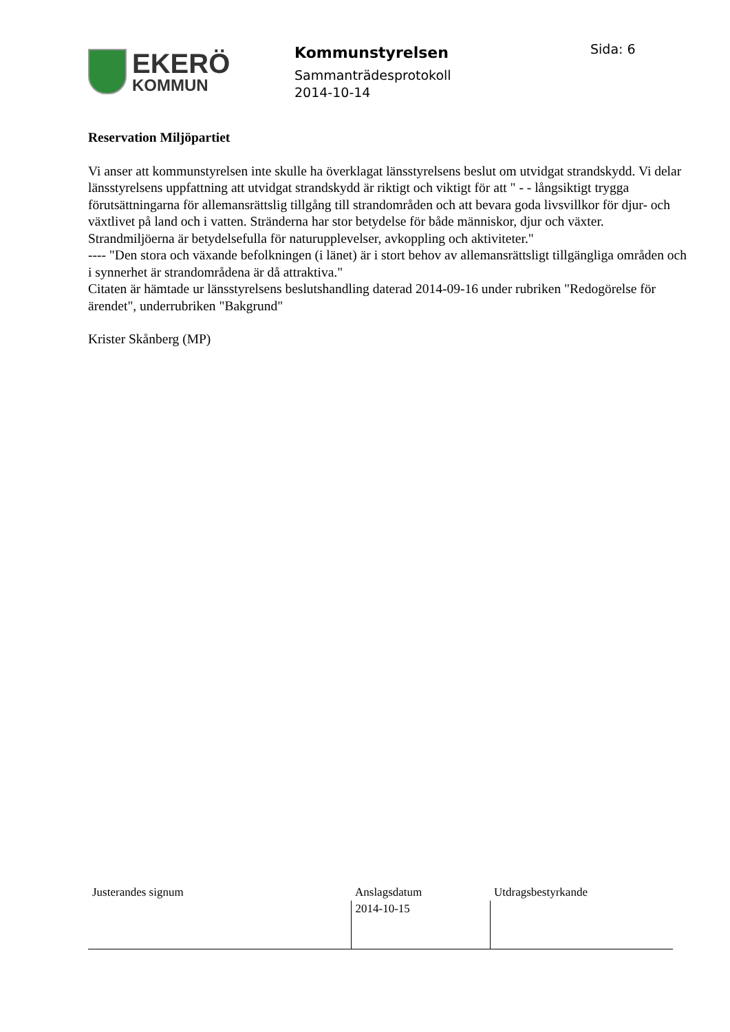EKERÖ
KOMMUN
Kommunstyrelsen
Sammanträdesprotokoll
2014-10-14
Sida: 6
Reservation Miljöpartiet
Vi anser att kommunstyrelsen inte skulle ha överklagat länsstyrelsens beslut om utvidgat strandskydd. Vi delar länsstyrelsens uppfattning att utvidgat strandskydd är riktigt och viktigt för att " - - långsiktigt trygga förutsättningarna för allemansrättslig tillgång till strandområden och att bevara goda livsvillkor för djur- och växtlivet på land och i vatten. Stränderna har stor betydelse för både människor, djur och växter.
Strandmiljöerna är betydelsefulla för naturupplevelser, avkoppling och aktiviteter."
---- "Den stora och växande befolkningen (i länet) är i stort behov av allemansrättsligt tillgängliga områden och i synnerhet är strandområdena är då attraktiva."
Citaten är hämtade ur länsstyrelsens beslutshandling daterad 2014-09-16 under rubriken "Redogörelse för ärendet", underrubriken "Bakgrund"
Krister Skånberg (MP)
| Justerandes signum | Anslagsdatum | Utdragsbestyrkande |
| | 2014-10-15 | |